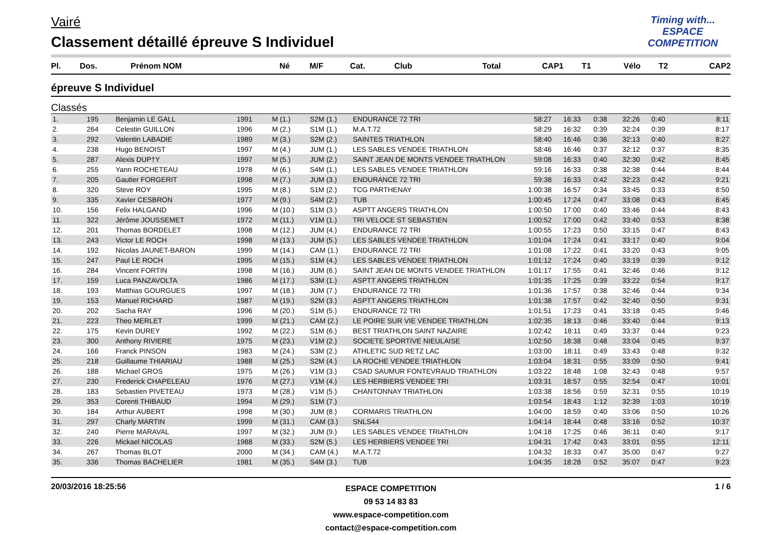Vairé
Classement détaillé épreuve S Individuel
Timing with...
ESPACE COMPETITION
| Pl. | Dos. | Prénom NOM | Né | M/F | Cat. | Club | Total | CAP1 | T1 | Vélo | T2 | CAP2 |
| --- | --- | --- | --- | --- | --- | --- | --- | --- | --- | --- | --- | --- |
épreuve S Individuel
Classés
| 1. | 195 | Benjamin LE GALL | 1991 | M (1.) | S2M (1.) | ENDURANCE 72 TRI | 58:27 | 16:33 | 0:38 | 32:26 | 0:40 | 8:11 |
| 2. | 264 | Celestin GUILLON | 1996 | M (2.) | S1M (1.) | M.A.T.72 | 58:29 | 16:32 | 0:39 | 32:24 | 0:39 | 8:17 |
| 3. | 292 | Valentin LABADIE | 1989 | M (3.) | S2M (2.) | SAINTES TRIATHLON | 58:40 | 16:46 | 0:36 | 32:13 | 0:40 | 8:27 |
| 4. | 238 | Hugo BENOIST | 1997 | M (4.) | JUM (1.) | LES SABLES VENDEE TRIATHLON | 58:46 | 16:46 | 0:37 | 32:12 | 0:37 | 8:35 |
| 5. | 287 | Alexis DUP†Y | 1997 | M (5.) | JUM (2.) | SAINT JEAN DE MONTS VENDEE TRIATHLON | 59:08 | 16:33 | 0:40 | 32:30 | 0:42 | 8:45 |
| 6. | 255 | Yann ROCHETEAU | 1978 | M (6.) | S4M (1.) | LES SABLES VENDEE TRIATHLON | 59:16 | 16:33 | 0:38 | 32:38 | 0:44 | 8:44 |
| 7. | 205 | Gautier FORGERIT | 1998 | M (7.) | JUM (3.) | ENDURANCE 72 TRI | 59:38 | 16:33 | 0:42 | 32:23 | 0:42 | 9:21 |
| 8. | 320 | Steve ROY | 1995 | M (8.) | S1M (2.) | TCG PARTHENAY | 1:00:38 | 16:57 | 0:34 | 33:45 | 0:33 | 8:50 |
| 9. | 335 | Xavier CESBRON | 1977 | M (9.) | S4M (2.) | TUB | 1:00:45 | 17:24 | 0:47 | 33:08 | 0:43 | 8:45 |
| 10. | 156 | Felix HALGAND | 1996 | M (10.) | S1M (3.) | ASPTT ANGERS TRIATHLON | 1:00:50 | 17:00 | 0:40 | 33:46 | 0:44 | 8:43 |
| 11. | 322 | Jérôme JOUSSEMET | 1972 | M (11.) | V1M (1.) | TRI VELOCE ST SEBASTIEN | 1:00:52 | 17:00 | 0:42 | 33:40 | 0:53 | 8:38 |
| 12. | 201 | Thomas BORDELET | 1998 | M (12.) | JUM (4.) | ENDURANCE 72 TRI | 1:00:55 | 17:23 | 0:50 | 33:15 | 0:47 | 8:43 |
| 13. | 243 | Victor LE ROCH | 1998 | M (13.) | JUM (5.) | LES SABLES VENDEE TRIATHLON | 1:01:04 | 17:24 | 0:41 | 33:17 | 0:40 | 9:04 |
| 14. | 192 | Nicolas JAUNET-BARON | 1999 | M (14.) | CAM (1.) | ENDURANCE 72 TRI | 1:01:08 | 17:22 | 0:41 | 33:20 | 0:43 | 9:05 |
| 15. | 247 | Paul LE ROCH | 1995 | M (15.) | S1M (4.) | LES SABLES VENDEE TRIATHLON | 1:01:12 | 17:24 | 0:40 | 33:19 | 0:39 | 9:12 |
| 16. | 284 | Vincent FORTIN | 1998 | M (16.) | JUM (6.) | SAINT JEAN DE MONTS VENDEE TRIATHLON | 1:01:17 | 17:55 | 0:41 | 32:46 | 0:46 | 9:12 |
| 17. | 159 | Luca PANZAVOLTA | 1986 | M (17.) | S3M (1.) | ASPTT ANGERS TRIATHLON | 1:01:35 | 17:25 | 0:39 | 33:22 | 0:54 | 9:17 |
| 18. | 193 | Matthias GOURGUES | 1997 | M (18.) | JUM (7.) | ENDURANCE 72 TRI | 1:01:36 | 17:57 | 0:38 | 32:46 | 0:44 | 9:34 |
| 19. | 153 | Manuel RICHARD | 1987 | M (19.) | S2M (3.) | ASPTT ANGERS TRIATHLON | 1:01:38 | 17:57 | 0:42 | 32:40 | 0:50 | 9:31 |
| 20. | 202 | Sacha RAY | 1996 | M (20.) | S1M (5.) | ENDURANCE 72 TRI | 1:01:51 | 17:23 | 0:41 | 33:18 | 0:45 | 9:46 |
| 21. | 223 | Theo MERLET | 1999 | M (21.) | CAM (2.) | LE POIRE SUR VIE VENDEE TRIATHLON | 1:02:35 | 18:13 | 0:46 | 33:40 | 0:44 | 9:13 |
| 22. | 175 | Kevin DUREY | 1992 | M (22.) | S1M (6.) | BEST TRIATHLON SAINT NAZAIRE | 1:02:42 | 18:11 | 0:49 | 33:37 | 0:44 | 9:23 |
| 23. | 300 | Anthony RIVIERE | 1975 | M (23.) | V1M (2.) | SOCIETE SPORTIVE NIEULAISE | 1:02:50 | 18:38 | 0:48 | 33:04 | 0:45 | 9:37 |
| 24. | 166 | Franck PINSON | 1983 | M (24.) | S3M (2.) | ATHLETIC SUD RETZ LAC | 1:03:00 | 18:11 | 0:49 | 33:43 | 0:48 | 9:32 |
| 25. | 218 | Guillaume THIARIAU | 1988 | M (25.) | S2M (4.) | LA ROCHE VENDEE TRIATHLON | 1:03:04 | 18:31 | 0:55 | 33:09 | 0:50 | 9:41 |
| 26. | 188 | Michael GROS | 1975 | M (26.) | V1M (3.) | CSAD SAUMUR FONTEVRAUD TRIATHLON | 1:03:22 | 18:48 | 1:08 | 32:43 | 0:48 | 9:57 |
| 27. | 230 | Frederick CHAPELEAU | 1976 | M (27.) | V1M (4.) | LES HERBIERS VENDEE TRI | 1:03:31 | 18:57 | 0:55 | 32:54 | 0:47 | 10:01 |
| 28. | 183 | Sebastien PIVETEAU | 1973 | M (28.) | V1M (5.) | CHANTONNAY TRIATHLON | 1:03:38 | 18:56 | 0:59 | 32:31 | 0:55 | 10:19 |
| 29. | 353 | Corenti THIBAUD | 1994 | M (29.) | S1M (7.) | | 1:03:54 | 18:43 | 1:12 | 32:39 | 1:03 | 10:19 |
| 30. | 184 | Arthur AUBERT | 1998 | M (30.) | JUM (8.) | CORMARIS TRIATHLON | 1:04:00 | 18:59 | 0:40 | 33:06 | 0:50 | 10:26 |
| 31. | 297 | Charly MARTIN | 1999 | M (31.) | CAM (3.) | SNLS44 | 1:04:14 | 18:44 | 0:48 | 33:16 | 0:52 | 10:37 |
| 32. | 240 | Pierre MARAVAL | 1997 | M (32.) | JUM (9.) | LES SABLES VENDEE TRIATHLON | 1:04:18 | 17:25 | 0:46 | 36:11 | 0:40 | 9:17 |
| 33. | 226 | Mickael NICOLAS | 1988 | M (33.) | S2M (5.) | LES HERBIERS VENDEE TRI | 1:04:31 | 17:42 | 0:43 | 33:01 | 0:55 | 12:11 |
| 34. | 267 | Thomas BLOT | 2000 | M (34.) | CAM (4.) | M.A.T.72 | 1:04:32 | 18:33 | 0:47 | 35:00 | 0:47 | 9:27 |
| 35. | 336 | Thomas BACHELIER | 1981 | M (35.) | S4M (3.) | TUB | 1:04:35 | 18:28 | 0:52 | 35:07 | 0:47 | 9:23 |
20/03/2016 18:25:56
ESPACE COMPETITION
09 53 14 83 83
www.espace-competition.com
contact@espace-competition.com
1 / 6